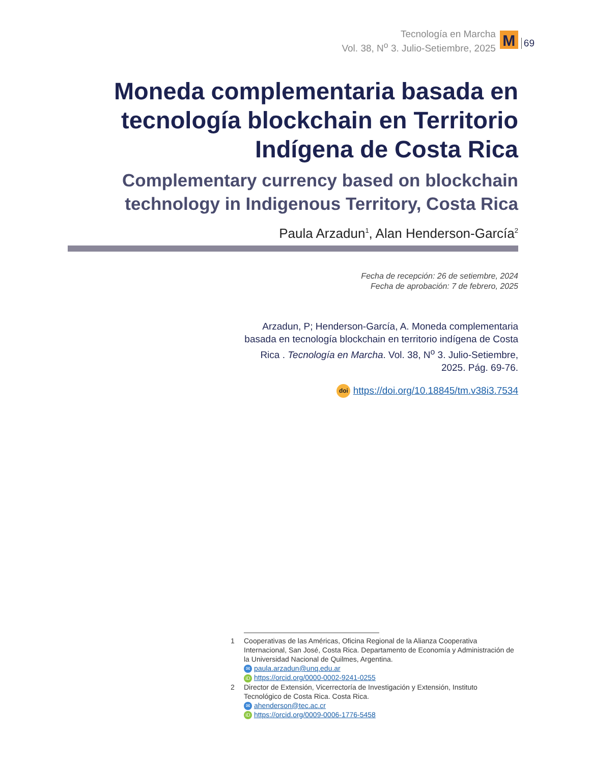Tecnología en Marcha
Vol. 38, N<sup>o</sup> 3. Julio-Setiembre, 2025
M
69
Moneda complementaria basada en tecnología blockchain en Territorio Indígena de Costa Rica
Complementary currency based on blockchain technology in Indigenous Territory, Costa Rica
Paula Arzadun<sup>1</sup>, Alan Henderson-García<sup>2</sup>
Fecha de recepción: 26 de setiembre, 2024
Fecha de aprobación: 7 de febrero, 2025
Arzadun, P; Henderson-García, A. Moneda complementaria basada en tecnología blockchain en territorio indígena de Costa Rica . Tecnología en Marcha. Vol. 38, N<sup>o</sup> 3. Julio-Setiembre, 2025. Pág. 69-76.
doi https://doi.org/10.18845/tm.v38i3.7534
1 Cooperativas de las Américas, Oficina Regional de la Alianza Cooperativa Internacional, San José, Costa Rica. Departamento de Economía y Administración de la Universidad Nacional de Quilmes, Argentina.
✉ paula.arzadun@unq.edu.ar
iD https://orcid.org/0000-0002-9241-0255
2 Director de Extensión, Vicerrectoría de Investigación y Extensión, Instituto Tecnológico de Costa Rica. Costa Rica.
✉ ahenderson@tec.ac.cr
iD https://orcid.org/0009-0006-1776-5458